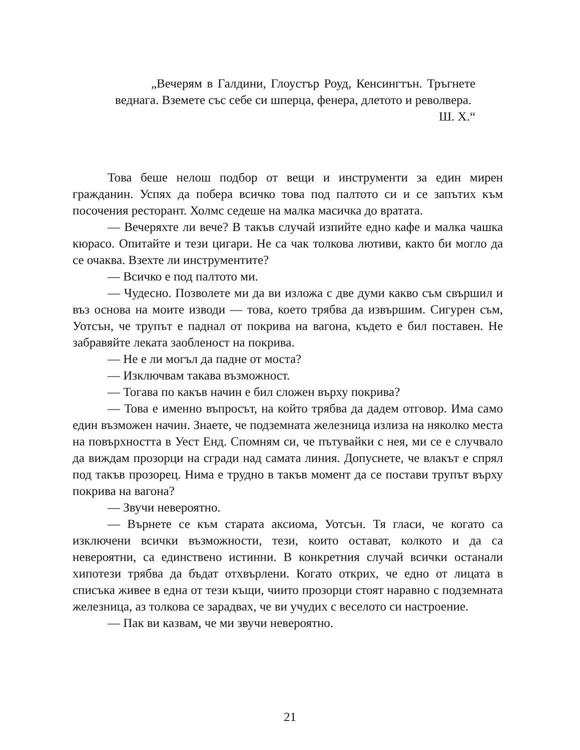„Вечерям в Галдини, Глоустър Роуд, Кенсингтън. Тръгнете веднага. Вземете със себе си шперца, фенера, длетото и револвера.
Ш. Х.“
Това беше нелош подбор от вещи и инструменти за един мирен гражданин. Успях да побера всичко това под палтото си и се запътих към посочения ресторант. Холмс седеше на малка масичка до вратата.
— Вечеряхте ли вече? В такъв случай изпийте едно кафе и малка чашка кюрасо. Опитайте и тези цигари. Не са чак толкова лютиви, както би могло да се очаква. Взехте ли инструментите?
— Всичко е под палтото ми.
— Чудесно. Позволете ми да ви изложа с две думи какво съм свършил и въз основа на моите изводи — това, което трябва да извършим. Сигурен съм, Уотсън, че трупът е паднал от покрива на вагона, където е бил поставен. Не забравяйте леката заобленост на покрива.
— Не е ли могъл да падне от моста?
— Изключвам такава възможност.
— Тогава по какъв начин е бил сложен върху покрива?
— Това е именно въпросът, на който трябва да дадем отговор. Има само един възможен начин. Знаете, че подземната железница излиза на няколко места на повърхността в Уест Енд. Спомням си, че пътувайки с нея, ми се е случвало да виждам прозорци на сгради над самата линия. Допуснете, че влакът е спрял под такъв прозорец. Нима е трудно в такъв момент да се постави трупът върху покрива на вагона?
— Звучи невероятно.
— Върнете се към старата аксиома, Уотсън. Тя гласи, че когато са изключени всички възможности, тези, които остават, колкото и да са невероятни, са единствено истинни. В конкретния случай всички останали хипотези трябва да бъдат отхвърлени. Когато открих, че едно от лицата в списъка живее в една от тези къщи, чиито прозорци стоят наравно с подземната железница, аз толкова се зарадвах, че ви учудих с веселото си настроение.
— Пак ви казвам, че ми звучи невероятно.
21